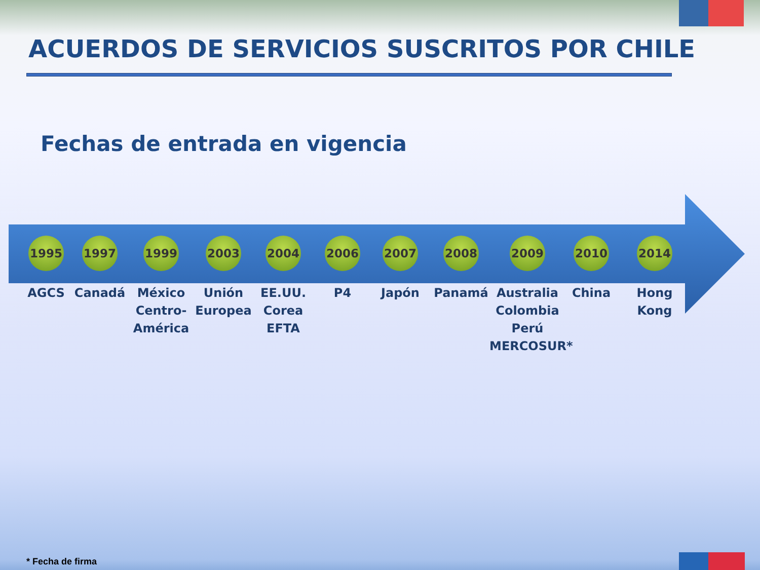ACUERDOS DE SERVICIOS SUSCRITOS POR CHILE
Fechas de entrada en vigencia
1995
AGCS
1997
Canadá
1999
México Centro-América
2003
Unión Europea
2004
EE.UU.
Corea
EFTA
2006
P4
2007
Japón
2008
Panamá
2009
Australia
Colombia
Perú
MERCOSUR*
2010
China
2014
Hong
Kong
* Fecha de firma